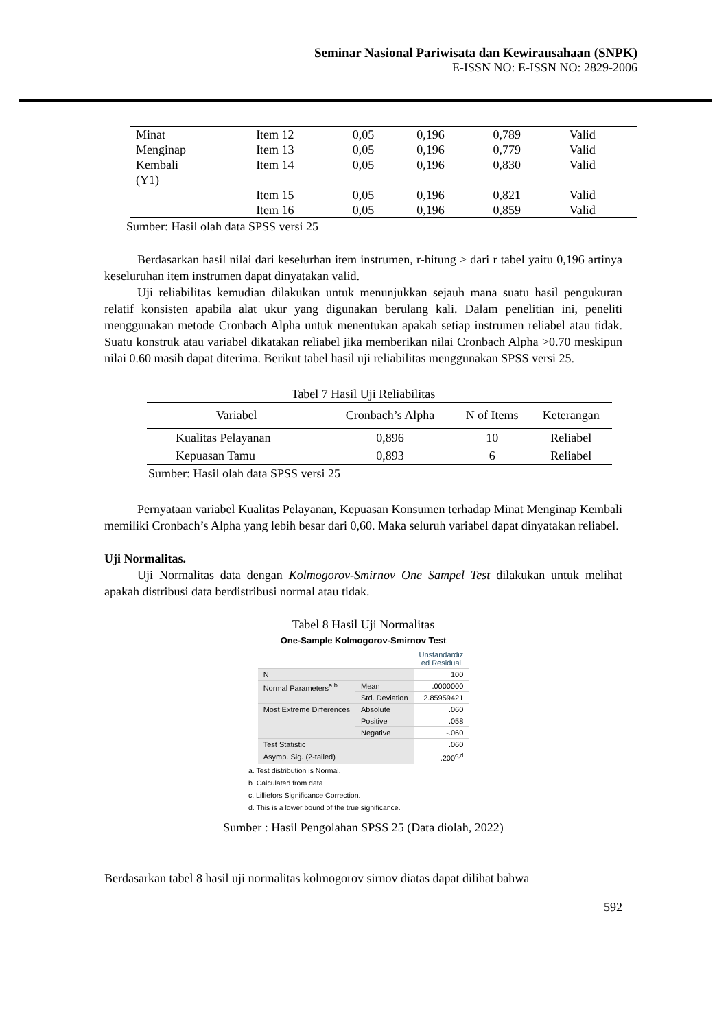Seminar Nasional Pariwisata dan Kewirausahaan (SNPK)
E-ISSN NO: E-ISSN NO: 2829-2006
| Minat Menginap Kembali (Y1) | Item 12 Item 13 Item 14 | 0,05 0,05 0,05 | 0,196 0,196 0,196 | 0,789 0,779 0,830 | Valid Valid Valid |
| | Item 15 | 0,05 | 0,196 | 0,821 | Valid |
| | Item 16 | 0,05 | 0,196 | 0,859 | Valid |
Sumber: Hasil olah data SPSS versi 25
Berdasarkan hasil nilai dari keselurhan item instrumen, r-hitung > dari r tabel yaitu 0,196 artinya keseluruhan item instrumen dapat dinyatakan valid.
Uji reliabilitas kemudian dilakukan untuk menunjukkan sejauh mana suatu hasil pengukuran relatif konsisten apabila alat ukur yang digunakan berulang kali. Dalam penelitian ini, peneliti menggunakan metode Cronbach Alpha untuk menentukan apakah setiap instrumen reliabel atau tidak. Suatu konstruk atau variabel dikatakan reliabel jika memberikan nilai Cronbach Alpha >0.70 meskipun nilai 0.60 masih dapat diterima. Berikut tabel hasil uji reliabilitas menggunakan SPSS versi 25.
Tabel 7 Hasil Uji Reliabilitas
| Variabel | Cronbach’s Alpha | N of Items | Keterangan |
| --- | --- | --- | --- |
| Kualitas Pelayanan | 0,896 | 10 | Reliabel |
| Kepuasan Tamu | 0,893 | 6 | Reliabel |
Sumber: Hasil olah data SPSS versi 25
Pernyataan variabel Kualitas Pelayanan, Kepuasan Konsumen terhadap Minat Menginap Kembali memiliki Cronbach’s Alpha yang lebih besar dari 0,60. Maka seluruh variabel dapat dinyatakan reliabel.
Uji Normalitas.
Uji Normalitas data dengan Kolmogorov-Smirnov One Sampel Test dilakukan untuk melihat apakah distribusi data berdistribusi normal atau tidak.
Tabel 8 Hasil Uji Normalitas
One-Sample Kolmogorov-Smirnov Test
| | | Unstandardiz ed Residual |
| N | | 100 |
| Normal Parameters<sup>a,b</sup> | Mean | .0000000 |
| | Std. Deviation | 2.85959421 |
| Most Extreme Differences | Absolute | .060 |
| | Positive | .058 |
| | Negative | -.060 |
| Test Statistic | | .060 |
| Asymp. Sig. (2-tailed) | | .200<sup>c,d</sup> |
a. Test distribution is Normal.
b. Calculated from data.
c. Lilliefors Significance Correction.
d. This is a lower bound of the true significance.
Sumber : Hasil Pengolahan SPSS 25 (Data diolah, 2022)
Berdasarkan tabel 8 hasil uji normalitas kolmogorov sirnov diatas dapat dilihat bahwa
592